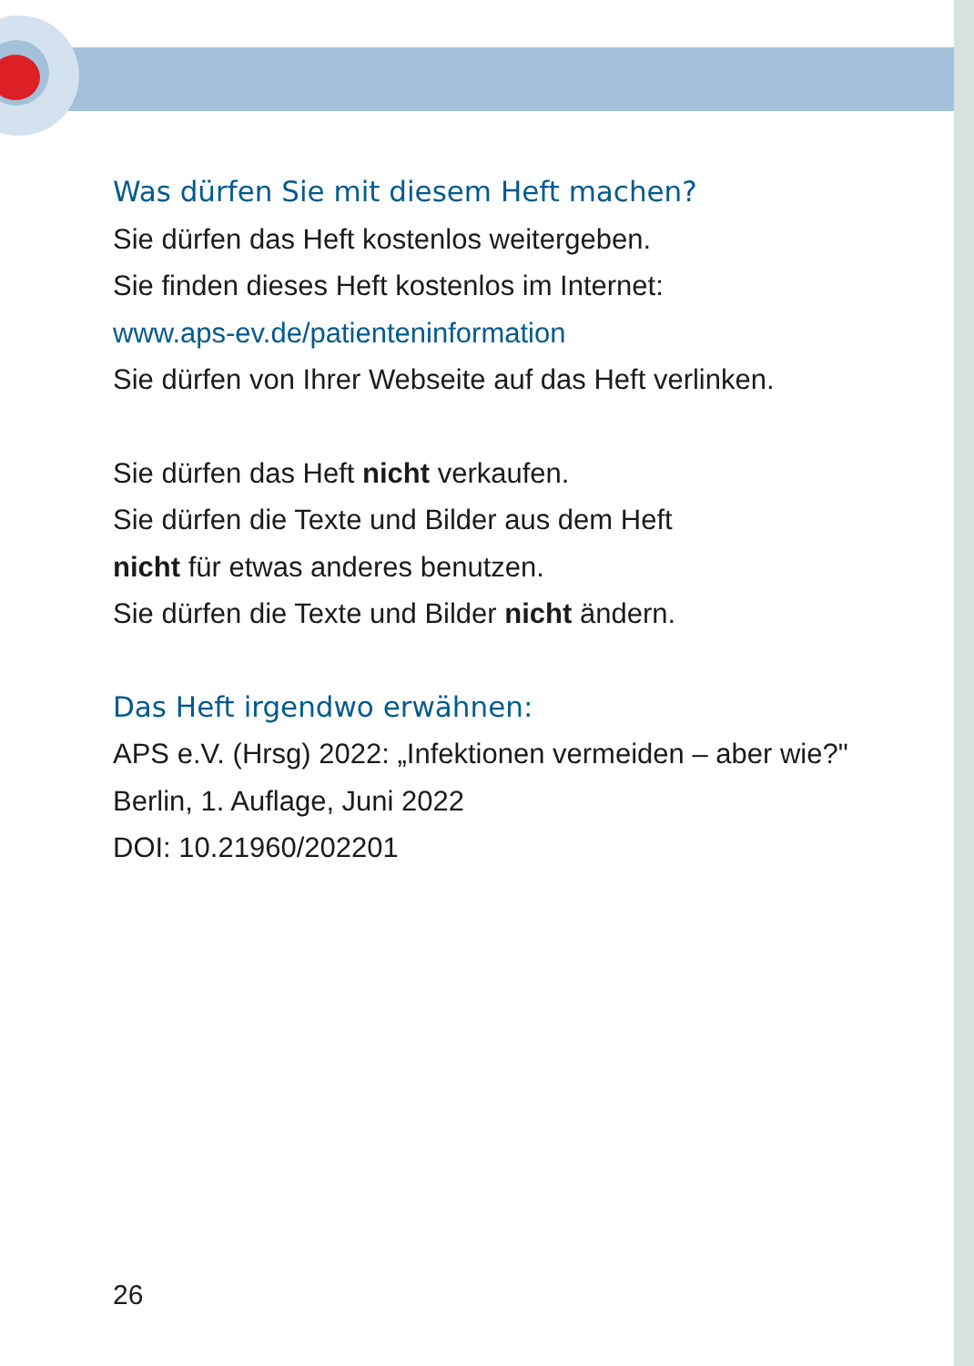Was dürfen Sie mit diesem Heft machen?
Sie dürfen das Heft kostenlos weitergeben.
Sie finden dieses Heft kostenlos im Internet:
www.aps-ev.de/patienteninformation
Sie dürfen von Ihrer Webseite auf das Heft verlinken.
Sie dürfen das Heft nicht verkaufen.
Sie dürfen die Texte und Bilder aus dem Heft
nicht für etwas anderes benutzen.
Sie dürfen die Texte und Bilder nicht ändern.
Das Heft irgendwo erwähnen:
APS e.V. (Hrsg) 2022: „Infektionen vermeiden – aber wie?"
Berlin, 1. Auflage, Juni 2022
DOI: 10.21960/202201
26